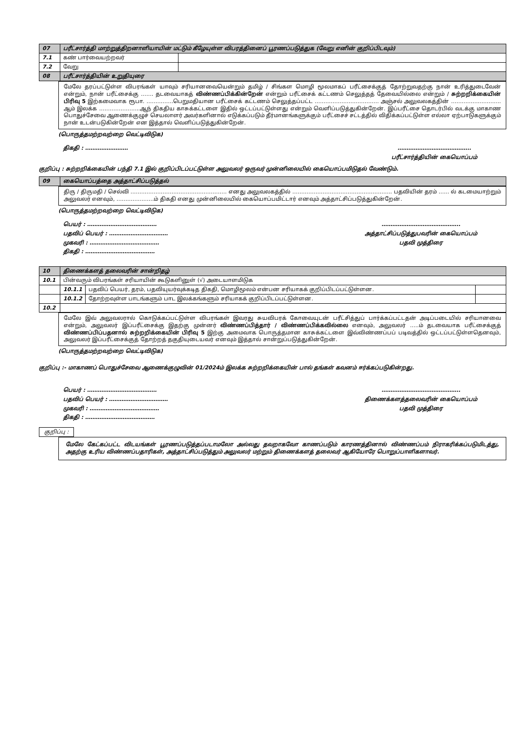| 07 | பரீட்சார்த்தி மாற்றுத்திறனாளியாயின் மட்டும் கீழேயுள்ள விபரத்தினைப் பூரணப்படுத்துக (வேறு எனின் குறிப்பிடவும்) | |
| 7.1 | கண் பார்வையற்றவர் | |
| 7.2 | வேறு | |
| 08 | பரீட்சார்த்தியின் உறுதியுரை | |
மேலே தரப்பட்டுள்ள விபரங்கள் யாவும் சரியானவையென்றும் தமிழ் / சிங்கள மொழி மூலமாகப் பரீட்சைக்குத் தோற்றுவதற்கு நான் உரித்துடைவேன் என்றும், நான் பரீட்சைக்கு ……. தடவையாகத் விண்ணப்பிக்கின்றேன் என்றும் பரீட்சைக் கட்டணம் செலுத்தத் தேவையில்லை என்றும் / சுற்றறிக்கையின் பிரிவு 5 இற்கமைவாக ரூபா. ……………பெறுமதியான பரீட்சைக் கட்டணம் செலுத்தப்பட்ட ……………………………… அஞ்சல் அலுவலகத்தின் ………………………. ஆம் இலக்க …………………..ஆந் திகதிய காசுக்கட்டளை இதில் ஒட்டப்பட்டுள்ளது என்றும் வெளிப்படுத்துகின்றேன். இப்பரீட்சை தொடர்பில் வடக்கு மாகாண பொதுச்சேவை ஆணைக்குழுச் செயலாளர் அவர்களினால் எடுக்கப்படும் தீர்மானங்களுக்கும் பரீட்சைச் சட்டத்தில் விதிக்கப்பட்டுள்ள எல்லா ஏற்பாடுகளுக்கும் நான் உடன்படுகின்றேன் என இத்தால் வெளிப்படுத்துகின்றேன்.
(பொருத்தமற்றவற்றை வெட்டிவிடுக)
திகதி : …………………… …………………………………..
பரீட்சார்த்தியின் கையொப்பம்
குறிப்பு : சுற்றறிக்கையின் பந்தி 7.1 இல் குறிப்பிடப்பட்டுள்ள அலுவலர் ஒருவர் முன்னிலையில் கையொப்பமிடுதல் வேண்டும்.
| 09 | கையொப்பத்தை அத்தாட்சிப்படுத்தல் |
திரு / திருமதி / செல்வி ……………………………………………… எனது அலுவலகத்தில் ……………………………………………….. பதவியின் தரம் …… ல் கடமையாற்றும் அலுவலர் எனவும், …………………ம் திகதி எனது முன்னிலையில் கையொப்பமிட்டார் எனவும் அத்தாட்சிப்படுத்துகின்றேன்.
(பொருத்தமற்றவற்றை வெட்டிவிடுக)
பெயர் : …………………………………
பதவிப் பெயர் : ……………………………
முகவரி : …………………………………
திகதி : …………………………………
……………………………………..
அத்தாட்சிப்படுத்துபவரின் கையொப்பம்
பதவி முத்திரை
| 10 | திணைக்களத் தலைவரின் சான்றிதழ் | | |
| 10.1 | பின்வரும் விபரங்கள் சரியாயின் கூடுகளினுள் (√) அடையாளமிடுக | | |
| | 10.1.1 | பதவிப் பெயர், தரம், பதவியுயர்வுக்கடித திகதி, மொழிமூலம் என்பன சரியாகக் குறிப்பிடப்பட்டுள்ளன. | |
| | 10.1.2 | தோற்றவுள்ள பாடங்களும் பாட இலக்கங்களும் சரியாகக் குறிப்பிடப்பட்டுள்ளன. | |
| 10.2 | | | |
மேலே இவ் அலுவலரால் கொடுக்கப்பட்டுள்ள விபரங்கள் இவரது சுயவிபரக் கோவையுடன் பரீட்சித்துப் பார்க்கப்பட்டதன் அடிப்படையில் சரியானவை என்றும், அலுவலர் இப்பரீட்சைக்கு இதற்கு முன்னர் விண்ணப்பித்தார் / விண்ணப்பிக்கவில்லை எனவும், அலுவலர் …..ம் தடவையாக பரீட்சைக்குத் விண்ணப்பிப்பதனால் சுற்றறிக்கையின் பிரிவு 5 இற்கு அமைவாக பொருத்தமான காசுக்கட்டளை இவ்விண்ணப்பப் படிவத்தில் ஒட்டப்பட்டுள்ளதெனவும், அலுவலர் இப்பரீட்சைக்குத் தோற்றத் தகுதியுடையவர் எனவும் இத்தால் சான்றுப்படுத்துகின்றேன்.
(பொருத்தமற்றவற்றை வெட்டிவிடுக)
குறிப்பு :- மாகாணப் பொதுச்சேவை ஆணைக்குழுவின் 01/2024ம் இலக்க சுற்றறிக்கையின் பால் தங்கள் கவனம் ஈர்க்கப்படுகின்றது.
பெயர் : …………………………………
பதவிப் பெயர் : ……………………………
முகவரி : …………………………………
திகதி : …………………………………
……………………………………..
திணைக்களத்தலைவரின் கையொப்பம்
பதவி முத்திரை
குறிப்பு :
மேலே கேட்கப்பட்ட விடயங்கள் பூரணப்படுத்தப்படாமலோ அல்லது தவறாகவோ காணப்படும் காரணத்தினால் விண்ணப்பம் நிராகரிக்கப்படுமிடத்து, அதற்கு உரிய விண்ணப்பதாரிகள், அத்தாட்சிப்படுத்தும் அலுவலர் மற்றும் திணைக்களத் தலைவர் ஆகியோரே பொறுப்பாளிகளாவர்.